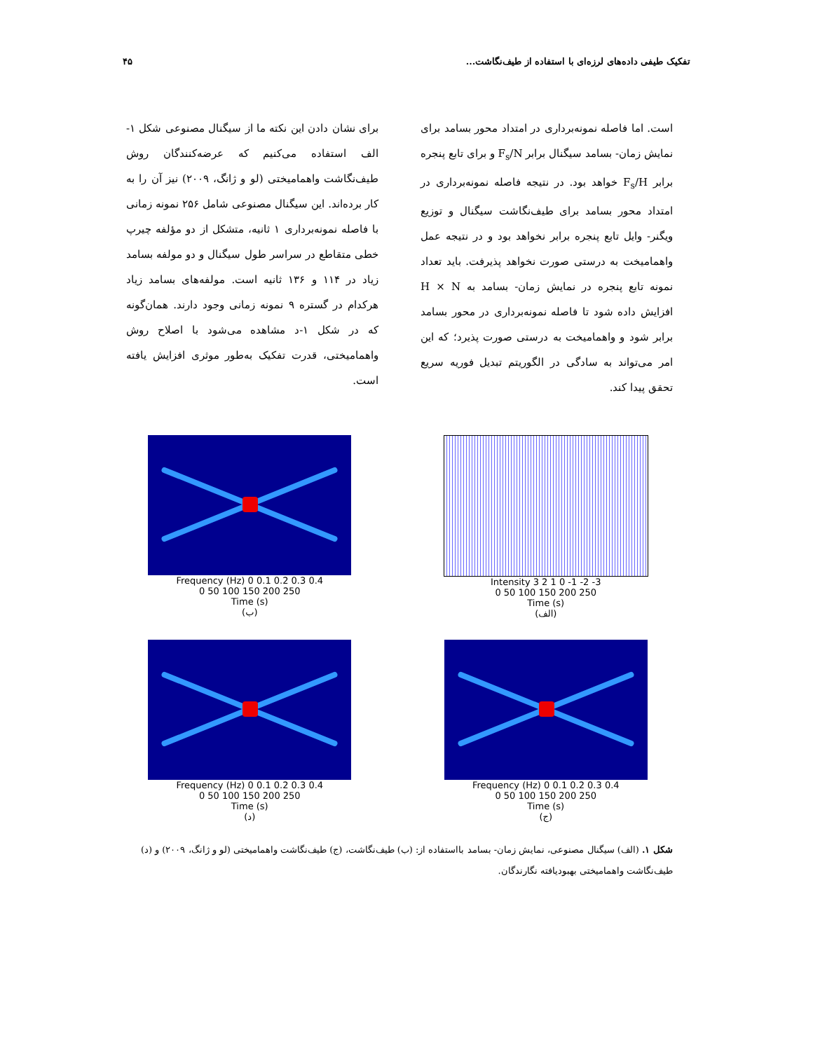تفکیک طیفی داده‌های لرزه‌ای با استفاده از طیف‌نگاشت... ۴۵
است. اما فاصله نمونه‌برداری در امتداد محور بسامد برای نمایش زمان- بسامد سیگنال برابر F<sub>s</sub>/N و برای تابع پنجره برابر F<sub>s</sub>/H خواهد بود. در نتیجه فاصله نمونه‌برداری در امتداد محور بسامد برای طیف‌نگاشت سیگنال و توزیع ویگنر- وایل تابع پنجره برابر نخواهد بود و در نتیجه عمل واهمامیخت به درستی صورت نخواهد پذیرفت. باید تعداد نمونه تابع پنجره در نمایش زمان- بسامد به H × N افزایش داده شود تا فاصله نمونه‌برداری در محور بسامد برابر شود و واهمامیخت به درستی صورت پذیرد؛ که این امر می‌تواند به سادگی در الگوریتم تبدیل فوریه سریع تحقق پیدا کند.
برای نشان دادن این نکته ما از سیگنال مصنوعی شکل ۱-الف استفاده می‌کنیم که عرضه‌کنندگان روش طیف‌نگاشت واهمامیختی (لو و ژانگ، ۲۰۰۹) نیز آن را به کار برده‌اند. این سیگنال مصنوعی شامل ۲۵۶ نمونه زمانی با فاصله نمونه‌برداری ۱ ثانیه، متشکل از دو مؤلفه چیرپ خطی متقاطع در سراسر طول سیگنال و دو مولفه بسامد زیاد در ۱۱۴ و ۱۳۶ ثانیه است. مولفه‌های بسامد زیاد هرکدام در گستره ۹ نمونه زمانی وجود دارند. همان‌گونه که در شکل ۱-د مشاهده می‌شود با اصلاح روش واهمامیختی، قدرت تفکیک به‌طور موثری افزایش یافته است.
Frequency (Hz) 0 0.1 0.2 0.3 0.4
0 50 100 150 200 250
Time (s)
(ب)
Intensity 3 2 1 0 -1 -2 -3
0 50 100 150 200 250
Time (s)
(الف)
Frequency (Hz) 0 0.1 0.2 0.3 0.4
0 50 100 150 200 250
Time (s)
(د)
Frequency (Hz) 0 0.1 0.2 0.3 0.4
0 50 100 150 200 250
Time (s)
(ج)
شکل ۱. (الف) سیگنال مصنوعی، نمایش زمان- بسامد بااستفاده از: (ب) طیف‌نگاشت، (ج) طیف‌نگاشت واهمامیختی (لو و ژانگ، ۲۰۰۹) و (د) طیف‌نگاشت واهمامیختی بهبودیافته نگارندگان.